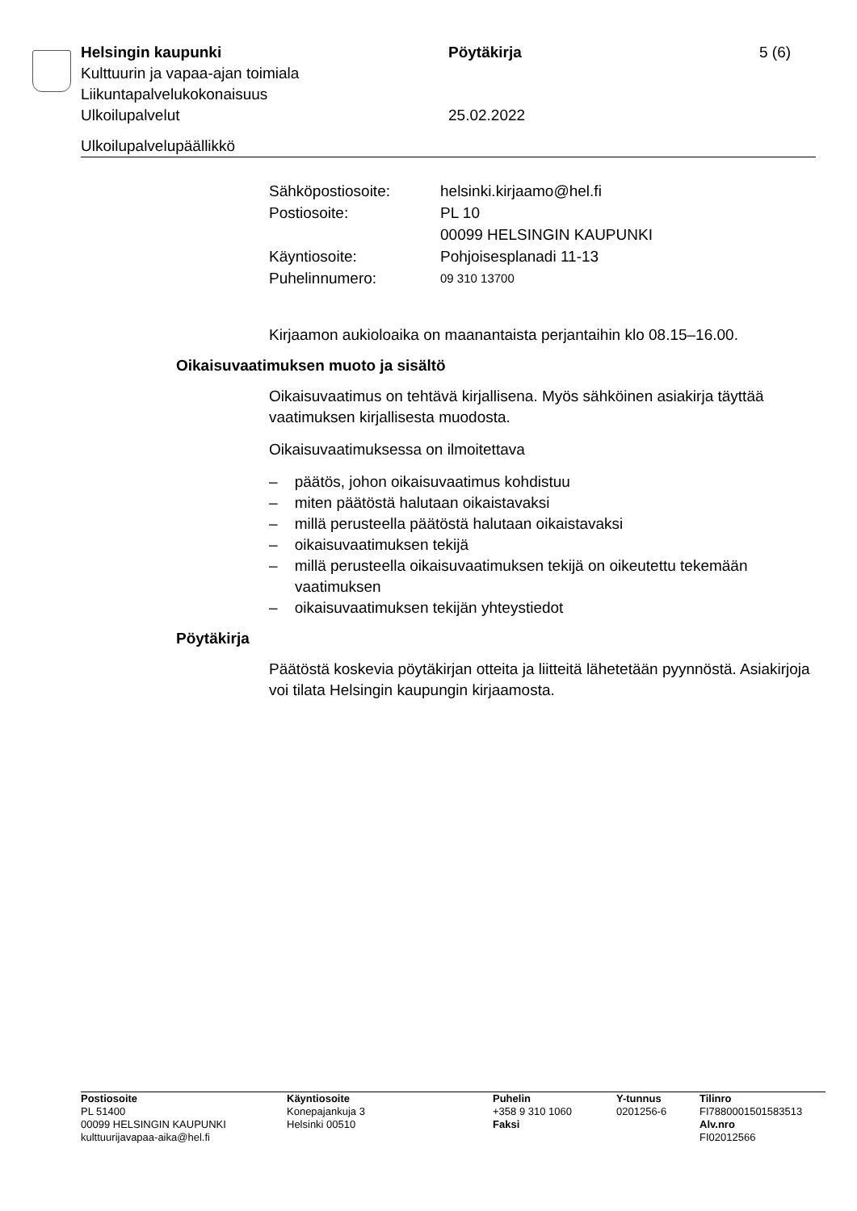Helsingin kaupunki Pöytäkirja 5 (6)
Kulttuurin ja vapaa-ajan toimiala
Liikuntapalvelukokonaisuus
Ulkoilupalvelut 25.02.2022
Ulkoilupalvelupäällikkö
| Sähköpostiosoite: | helsinki.kirjaamo@hel.fi |
| Postiosoite: | PL 10 |
| | 00099 HELSINGIN KAUPUNKI |
| Käyntiosoite: | Pohjoisesplanadi 11-13 |
| Puhelinnumero: | 09 310 13700 |
Kirjaamon aukioloaika on maanantaista perjantaihin klo 08.15–16.00.
Oikaisuvaatimuksen muoto ja sisältö
Oikaisuvaatimus on tehtävä kirjallisena. Myös sähköinen asiakirja täyttää vaatimuksen kirjallisesta muodosta.
Oikaisuvaatimuksessa on ilmoitettava
– päätös, johon oikaisuvaatimus kohdistuu
– miten päätöstä halutaan oikaistavaksi
– millä perusteella päätöstä halutaan oikaistavaksi
– oikaisuvaatimuksen tekijä
– millä perusteella oikaisuvaatimuksen tekijä on oikeutettu tekemään vaatimuksen
– oikaisuvaatimuksen tekijän yhteystiedot
Pöytäkirja
Päätöstä koskevia pöytäkirjan otteita ja liitteitä lähetetään pyynnöstä. Asiakirjoja voi tilata Helsingin kaupungin kirjaamosta.
| Postiosoite PL 51400 00099 HELSINGIN KAUPUNKI kulttuurijavapaa-aika@hel.fi | Käyntiosoite Konepajankuja 3 Helsinki 00510 | Puhelin +358 9 310 1060 Faksi | Y-tunnus 0201256-6 | Tilinro FI7880001501583513 Alv.nro FI02012566 |